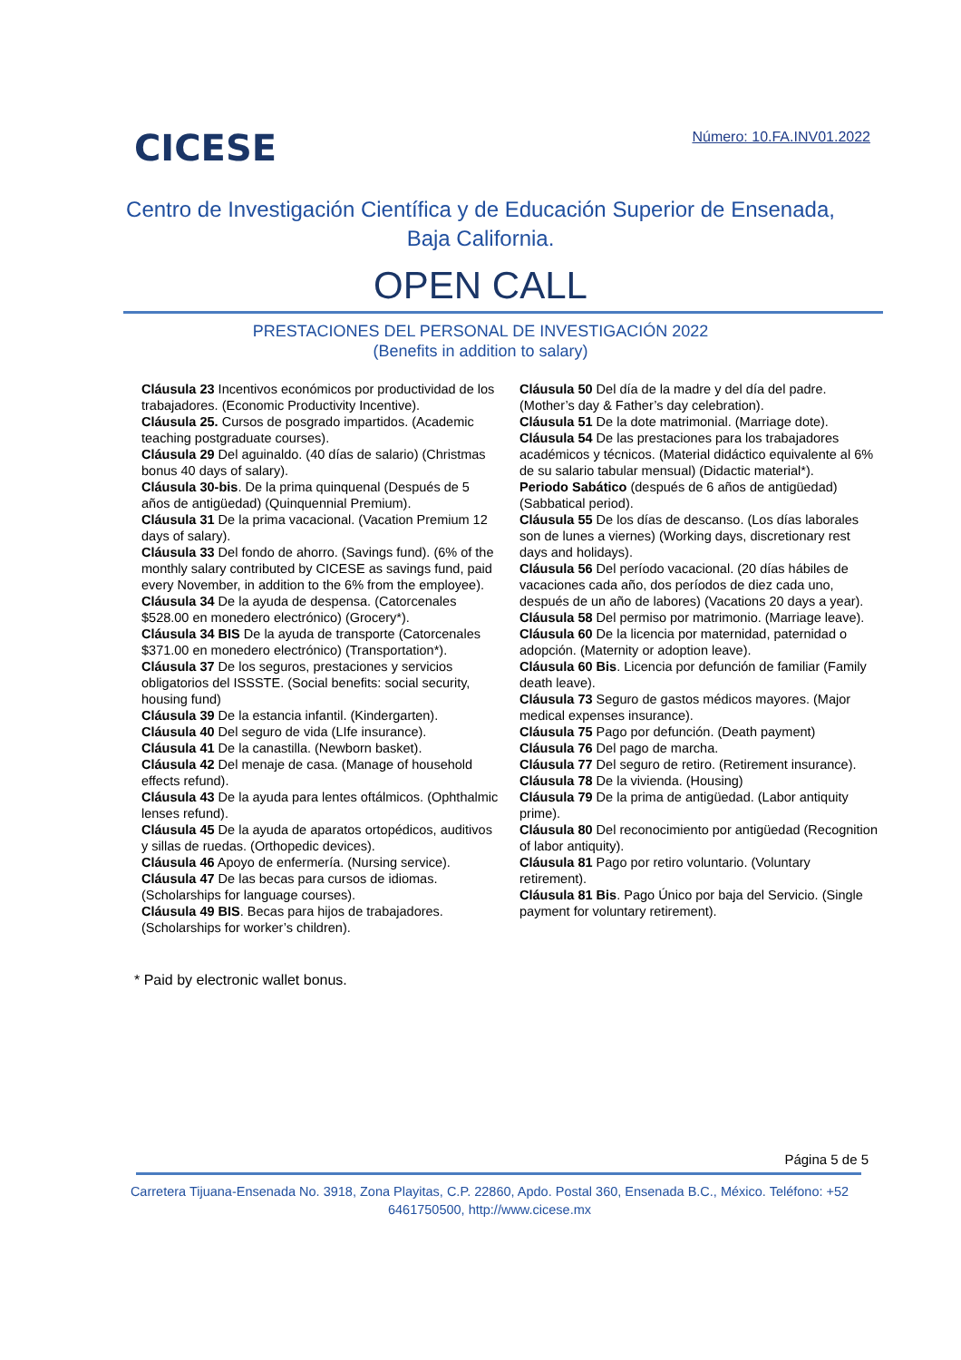CICESE
Número: 10.FA.INV01.2022
Centro de Investigación Científica y de Educación Superior de Ensenada,
Baja California.
OPEN CALL
PRESTACIONES DEL PERSONAL DE INVESTIGACIÓN 2022
(Benefits in addition to salary)
Cláusula 23 Incentivos económicos por productividad de los trabajadores. (Economic Productivity Incentive).
Cláusula 25. Cursos de posgrado impartidos. (Academic teaching postgraduate courses).
Cláusula 29 Del aguinaldo. (40 días de salario) (Christmas bonus 40 days of salary).
Cláusula 30-bis. De la prima quinquenal (Después de 5 años de antigüedad) (Quinquennial Premium).
Cláusula 31 De la prima vacacional. (Vacation Premium 12 days of salary).
Cláusula 33 Del fondo de ahorro. (Savings fund). (6% of the monthly salary contributed by CICESE as savings fund, paid every November, in addition to the 6% from the employee).
Cláusula 34 De la ayuda de despensa. (Catorcenales $528.00 en monedero electrónico) (Grocery*).
Cláusula 34 BIS De la ayuda de transporte (Catorcenales $371.00 en monedero electrónico) (Transportation*).
Cláusula 37 De los seguros, prestaciones y servicios obligatorios del ISSSTE. (Social benefits: social security, housing fund)
Cláusula 39 De la estancia infantil. (Kindergarten).
Cláusula 40 Del seguro de vida (LIfe insurance).
Cláusula 41 De la canastilla. (Newborn basket).
Cláusula 42 Del menaje de casa. (Manage of household effects refund).
Cláusula 43 De la ayuda para lentes oftálmicos. (Ophthalmic lenses refund).
Cláusula 45 De la ayuda de aparatos ortopédicos, auditivos y sillas de ruedas. (Orthopedic devices).
Cláusula 46 Apoyo de enfermería. (Nursing service).
Cláusula 47 De las becas para cursos de idiomas. (Scholarships for language courses).
Cláusula 49 BIS. Becas para hijos de trabajadores. (Scholarships for worker’s children).
Cláusula 50 Del día de la madre y del día del padre. (Mother’s day & Father’s day celebration).
Cláusula 51 De la dote matrimonial. (Marriage dote).
Cláusula 54 De las prestaciones para los trabajadores académicos y técnicos. (Material didáctico equivalente al 6% de su salario tabular mensual) (Didactic material*).
Periodo Sabático (después de 6 años de antigüedad) (Sabbatical period).
Cláusula 55 De los días de descanso. (Los días laborales son de lunes a viernes) (Working days, discretionary rest days and holidays).
Cláusula 56 Del período vacacional. (20 días hábiles de vacaciones cada año, dos períodos de diez cada uno, después de un año de labores) (Vacations 20 days a year).
Cláusula 58 Del permiso por matrimonio. (Marriage leave).
Cláusula 60 De la licencia por maternidad, paternidad o adopción. (Maternity or adoption leave).
Cláusula 60 Bis. Licencia por defunción de familiar (Family death leave).
Cláusula 73 Seguro de gastos médicos mayores. (Major medical expenses insurance).
Cláusula 75 Pago por defunción. (Death payment)
Cláusula 76 Del pago de marcha.
Cláusula 77 Del seguro de retiro. (Retirement insurance).
Cláusula 78 De la vivienda. (Housing)
Cláusula 79 De la prima de antigüedad. (Labor antiquity prime).
Cláusula 80 Del reconocimiento por antigüedad (Recognition of labor antiquity).
Cláusula 81 Pago por retiro voluntario. (Voluntary retirement).
Cláusula 81 Bis. Pago Único por baja del Servicio. (Single payment for voluntary retirement).
* Paid by electronic wallet bonus.
Página 5 de 5
Carretera Tijuana-Ensenada No. 3918, Zona Playitas, C.P. 22860, Apdo. Postal 360, Ensenada B.C., México. Teléfono: +52 6461750500, http://www.cicese.mx